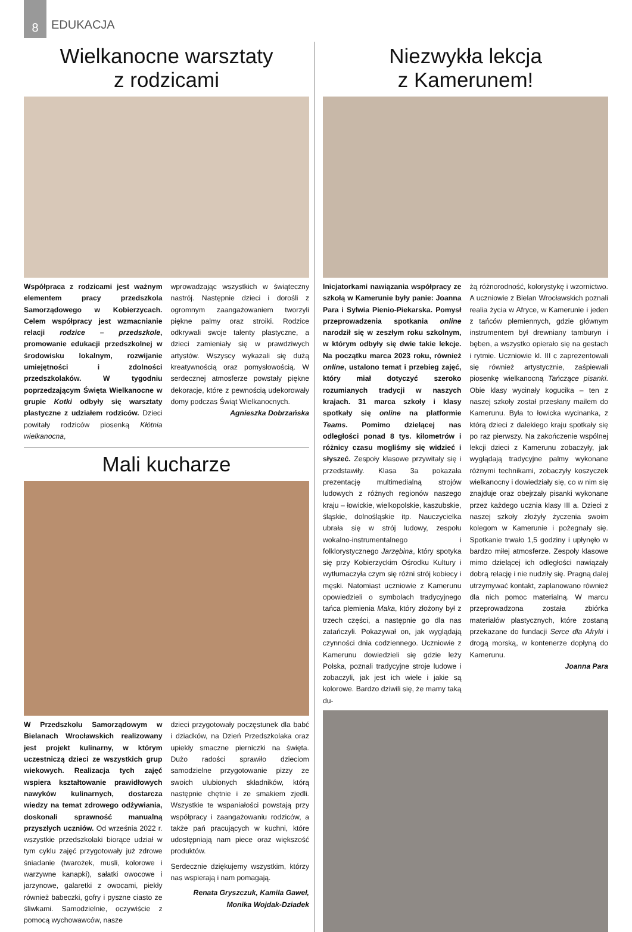8
EDUKACJA
Wielkanocne warsztaty
z rodzicami
Współpraca z rodzicami jest ważnym elementem pracy przedszkola Samorządowego w Kobierzycach. Celem współpracy jest wzmacnianie relacji rodzice – przedszkole, promowanie edukacji przedszkolnej w środowisku lokalnym, rozwijanie umiejętności i zdolności przedszkolaków. W tygodniu poprzedzającym Święta Wielkanocne w grupie Kotki odbyły się warsztaty plastyczne z udziałem rodziców. Dzieci powitały rodziców piosenką Kłótnia wielkanocna,
wprowadzając wszystkich w świąteczny nastrój. Następnie dzieci i dorośli z ogromnym zaangażowaniem tworzyli piękne palmy oraz stroiki. Rodzice odkrywali swoje talenty plastyczne, a dzieci zamieniały się w prawdziwych artystów. Wszyscy wykazali się dużą kreatywnością oraz pomysłowością. W serdecznej atmosferze powstały piękne dekoracje, które z pewnością udekorowały domy podczas Świąt Wielkanocnych.
Agnieszka Dobrzańska
Mali kucharze
W Przedszkolu Samorządowym w Bielanach Wrocławskich realizowany jest projekt kulinarny, w którym uczestniczą dzieci ze wszystkich grup wiekowych. Realizacja tych zajęć wspiera kształtowanie prawidłowych nawyków kulinarnych, dostarcza wiedzy na temat zdrowego odżywiania, doskonali sprawność manualną przyszłych uczniów. Od września 2022 r. wszystkie przedszkolaki biorące udział w tym cyklu zajęć przygotowały już zdrowe śniadanie (twarożek, musli, kolorowe i warzywne kanapki), sałatki owocowe i jarzynowe, galaretki z owocami, piekły również babeczki, gofry i pyszne ciasto ze śliwkami. Samodzielnie, oczywiście z pomocą wychowawców, nasze
dzieci przygotowały poczęstunek dla babć i dziadków, na Dzień Przedszkolaka oraz upiekły smaczne pierniczki na święta. Dużo radości sprawiło dzieciom samodzielne przygotowanie pizzy ze swoich ulubionych składników, którą następnie chętnie i ze smakiem zjedli. Wszystkie te wspaniałości powstają przy współpracy i zaangażowaniu rodziców, a także pań pracujących w kuchni, które udostępniają nam piece oraz większość produktów.
Serdecznie dziękujemy wszystkim, którzy nas wspierają i nam pomagają.
Renata Gryszczuk, Kamila Gaweł,
Monika Wojdak-Dziadek
Niezwykła lekcja
z Kamerunem!
Inicjatorkami nawiązania współpracy ze szkołą w Kamerunie były panie: Joanna Para i Sylwia Pienio-Piekarska. Pomysł przeprowadzenia spotkania online narodził się w zeszłym roku szkolnym, w którym odbyły się dwie takie lekcje. Na początku marca 2023 roku, również online, ustalono temat i przebieg zajęć, który miał dotyczyć szeroko rozumianych tradycji w naszych krajach. 31 marca szkoły i klasy spotkały się online na platformie Teams. Pomimo dzielącej nas odległości ponad 8 tys. kilometrów i różnicy czasu mogliśmy się widzieć i słyszeć. Zespoły klasowe przywitały się i przedstawiły. Klasa 3a pokazała prezentację multimedialną strojów ludowych z różnych regionów naszego kraju – łowickie, wielkopolskie, kaszubskie, śląskie, dolnośląskie itp. Nauczycielka ubrała się w strój ludowy, zespołu wokalno-instrumentalnego i folklorystycznego Jarzębina, który spotyka się przy Kobierzyckim Ośrodku Kultury i wytłumaczyła czym się różni strój kobiecy i męski. Natomiast uczniowie z Kamerunu opowiedzieli o symbolach tradycyjnego tańca plemienia Maka, który złożony był z trzech części, a następnie go dla nas zatańczyli. Pokazywał on, jak wyglądają czynności dnia codziennego. Uczniowie z Kamerunu dowiedzieli się gdzie leży Polska, poznali tradycyjne stroje ludowe i zobaczyli, jak jest ich wiele i jakie są kolorowe. Bardzo dziwili się, że mamy taką du-
żą różnorodność, kolorystykę i wzornictwo. A uczniowie z Bielan Wrocławskich poznali realia życia w Afryce, w Kamerunie i jeden z tańców plemiennych, gdzie głównym instrumentem był drewniany tamburyn i bęben, a wszystko opierało się na gestach i rytmie. Uczniowie kl. III c zaprezentowali się również artystycznie, zaśpiewali piosenkę wielkanocną Tańczące pisanki. Obie klasy wycinały kogucika – ten z naszej szkoły został przesłany mailem do Kamerunu. Była to łowicka wycinanka, z którą dzieci z dalekiego kraju spotkały się po raz pierwszy. Na zakończenie wspólnej lekcji dzieci z Kamerunu zobaczyły, jak wyglądają tradycyjne palmy wykonane różnymi technikami, zobaczyły koszyczek wielkanocny i dowiedziały się, co w nim się znajduje oraz obejrzały pisanki wykonane przez każdego ucznia klasy III a. Dzieci z naszej szkoły złożyły życzenia swoim kolegom w Kamerunie i pożegnały się. Spotkanie trwało 1,5 godziny i upłynęło w bardzo miłej atmosferze. Zespoły klasowe mimo dzielącej ich odległości nawiązały dobrą relację i nie nudziły się. Pragną dalej utrzymywać kontakt, zaplanowano również dla nich pomoc materialną. W marcu przeprowadzona została zbiórka materiałów plastycznych, które zostaną przekazane do fundacji Serce dla Afryki i drogą morską, w kontenerze dopłyną do Kamerunu.
Joanna Para